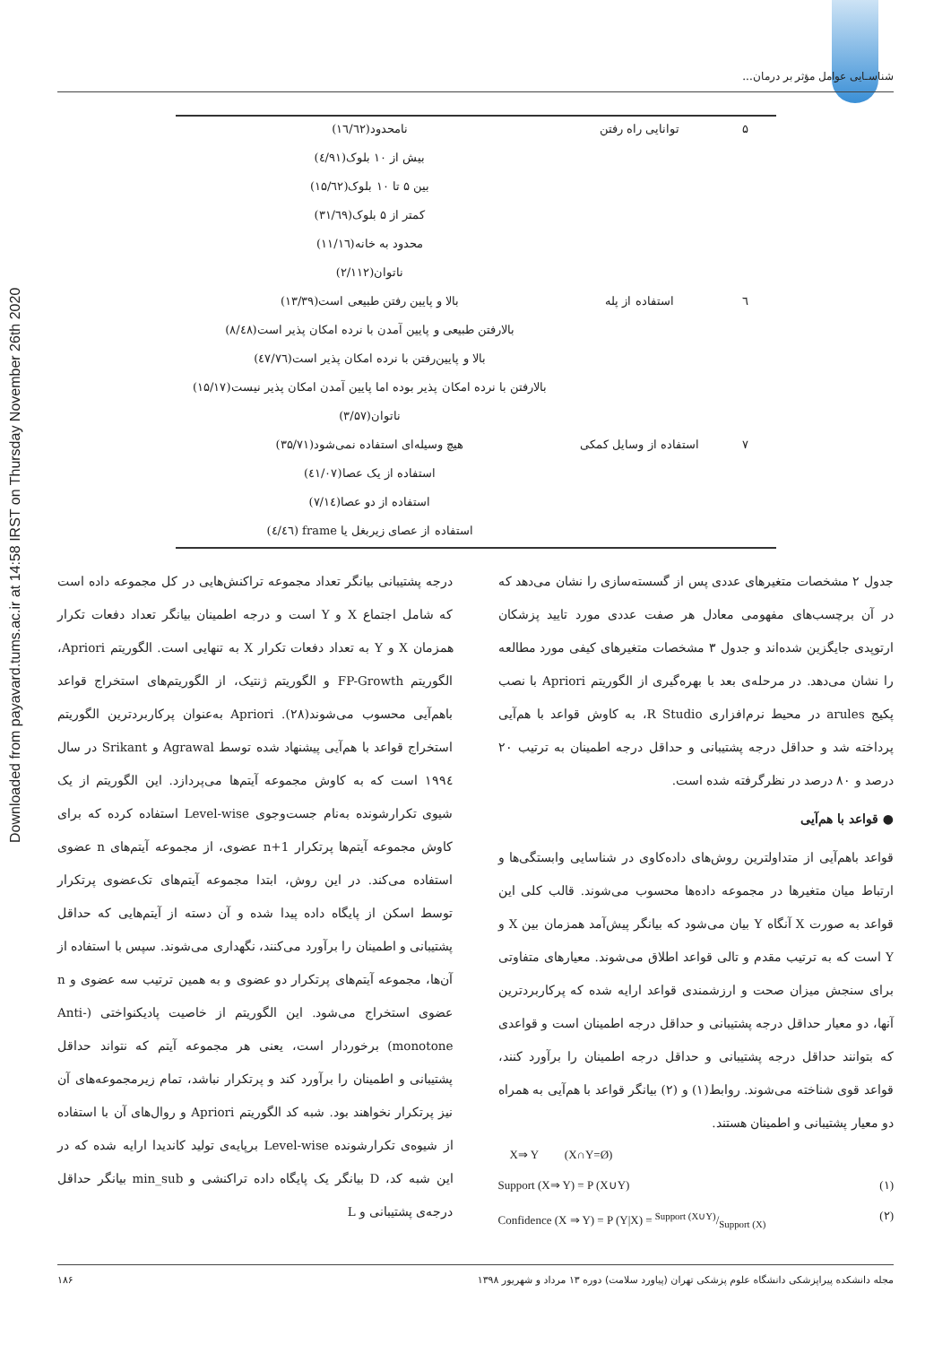Downloaded from payavard.tums.ac.ir at 14:58 IRST on Thursday November 26th 2020
شناسـایی عوامل مؤثر بر درمان...
| ۵ | توانایی راه رفتن | نامحدود(۱٦/٦۲) |
| | | بیش از ۱۰ بلوک(٤/۹۱) |
| | | بین ۵ تا ۱۰ بلوک(۱۵/٦۲) |
| | | کمتر از ۵ بلوک(۳۱/٦۹) |
| | | محدود به خانه(۱۱/۱٦) |
| | | ناتوان(۲/۱۱۲) |
| ٦ | استفاده از پله | بالا و پایین رفتن طبیعی است(۱۳/۳۹) |
| | | بالارفتن طبیعی و پایین آمدن با نرده امکان پذیر است(۸/٤۸) |
| | | بالا و پایین‌رفتن با نرده امکان پذیر است(٤۷/۷٦) |
| | | بالارفتن با نرده امکان پذیر بوده اما پایین آمدن امکان پذیر نیست(۱۵/۱۷) |
| | | ناتوان(۳/۵۷) |
| ۷ | استفاده از وسایل کمکی | هیچ وسیله‌ای استفاده نمی‌شود(۳۵/۷۱) |
| | | استفاده از یک عصا(٤۱/۰۷) |
| | | استفاده از دو عصا(۷/۱٤) |
| | | استفاده از عصای زیربغل یا frame (٤/٤٦) |
جدول ۲ مشخصات متغیرهای عددی پس از گسسته‌سازی را نشان می‌دهد که در آن برچسب‌های مفهومی معادل هر صفت عددی مورد تایید پزشکان ارتوپدی جایگزین شده‌اند و جدول ۳ مشخصات متغیرهای کیفی مورد مطالعه را نشان می‌دهد. در مرحله‌ی بعد با بهره‌گیری از الگوریتم Apriori با نصب پکیج arules در محیط نرم‌افزاری R Studio، به کاوش قواعد با هم‌آیی پرداخته شد و حداقل درجه پشتیبانی و حداقل درجه اطمینان به ترتیب ۲۰ درصد و ۸۰ درصد در نظرگرفته شده است.
● قواعد با هم‌آیی
قواعد باهم‌آیی از متداولترین روش‌های داده‌کاوی در شناسایی وابستگی‌ها و ارتباط میان متغیرها در مجموعه داده‌ها محسوب می‌شوند. قالب کلی این قواعد به صورت X آنگاه Y بیان می‌شود که بیانگر پیش‌آمد همزمان بین X و Y است که به ترتیب مقدم و تالی قواعد اطلاق می‌شوند. معیارهای متفاوتی برای سنجش میزان صحت و ارزشمندی قواعد ارایه شده که پرکاربردترین آنها، دو معیار حداقل درجه پشتیبانی و حداقل درجه اطمینان است و قواعدی که بتوانند حداقل درجه پشتیبانی و حداقل درجه اطمینان را برآورد کنند، قواعد قوی شناخته می‌شوند. روابط(۱) و (۲) بیانگر قواعد با هم‌آیی به همراه دو معیار پشتیبانی و اطمینان هستند.
X⇒ Y (X∩Y=Ø)
Support (X⇒ Y) = P (X∪Y) (۱)
Confidence (X ⇒ Y) = P (Y|X) = Support (X∪Y)/Support (X) (۲)
درجه پشتیبانی بیانگر تعداد مجموعه تراکنش‌هایی در کل مجموعه داده است که شامل اجتماع X و Y است و درجه اطمینان بیانگر تعداد دفعات تکرار همزمان X و Y به تعداد دفعات تکرار X به تنهایی است. الگوریتم Apriori، الگوریتم FP-Growth و الگوریتم ژنتیک، از الگوریتم‌های استخراج قواعد باهم‌آیی محسوب می‌شوند(۲۸). Apriori به‌عنوان پرکاربردترین الگوریتم استخراج قواعد با هم‌آیی پیشنهاد شده توسط Agrawal و Srikant در سال ۱۹۹٤ است که به کاوش مجموعه آیتم‌ها می‌پردازد. این الگوریتم از یک شیوی تکرارشونده به‌نام جست‌وجوی Level-wise استفاده کرده که برای کاوش مجموعه آیتم‌ها پرتکرار n+1 عضوی، از مجموعه آیتم‌های n عضوی استفاده می‌کند. در این روش، ابتدا مجموعه آیتم‌های تک‌عضوی پرتکرار توسط اسکن از پایگاه داده پیدا شده و آن دسته از آیتم‌هایی که حداقل پشتیبانی و اطمینان را برآورد می‌کنند، نگهداری می‌شوند. سپس با استفاده از آن‌ها، مجموعه آیتم‌های پرتکرار دو عضوی و به همین ترتیب سه عضوی و n عضوی استخراج می‌شود. این الگوریتم از خاصیت پادیکنواختی (Anti-monotone) برخوردار است، یعنی هر مجموعه آیتم که نتواند حداقل پشتیبانی و اطمینان را برآورد کند و پرتکرار نباشد، تمام زیرمجموعه‌های آن نیز پرتکرار نخواهند بود. شبه کد الگوریتم Apriori و روال‌های آن با استفاده از شیوه‌ی تکرارشونده Level-wise برپایه‌ی تولید کاندیدا ارایه شده که در این شبه کد، D بیانگر یک پایگاه داده تراکنشی و min_sub بیانگر حداقل درجه‌ی پشتیبانی و L
مجله دانشکده پیراپزشکی دانشگاه علوم پزشکی تهران (پیاورد سلامت) دوره ۱۳ مرداد و شهریور ۱۳۹۸ ۱۸۶